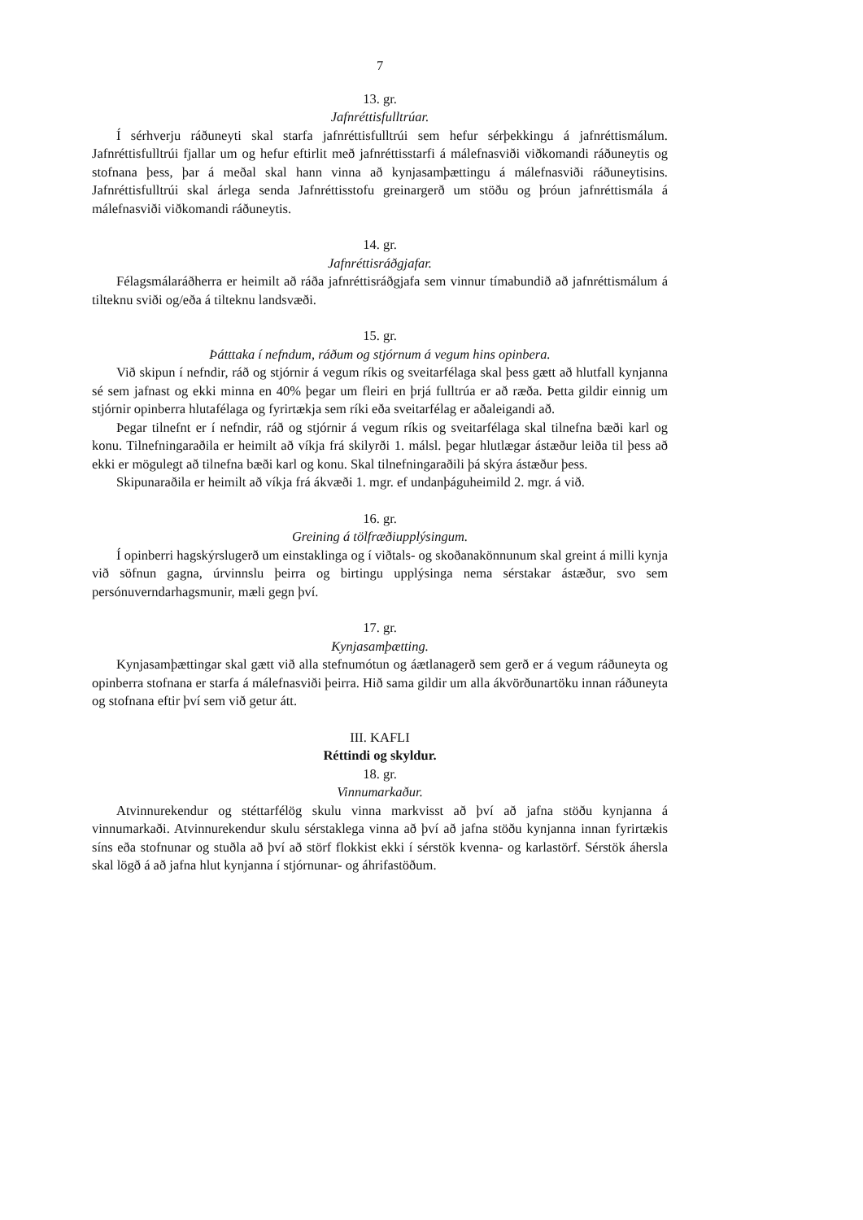7
13. gr.
Jafnréttisfulltrúar.
Í sérhverju ráðuneyti skal starfa jafnréttisfulltrúi sem hefur sérþekkingu á jafnréttismálum. Jafnréttisfulltrúi fjallar um og hefur eftirlit með jafnréttisstarfi á málefnasviði viðkomandi ráðuneytis og stofnana þess, þar á meðal skal hann vinna að kynjasamþættingu á málefnasviði ráðuneytisins. Jafnréttisfulltrúi skal árlega senda Jafnréttisstofu greinargerð um stöðu og þróun jafnréttismála á málefnasviði viðkomandi ráðuneytis.
14. gr.
Jafnréttisráðgjafar.
Félagsmálaráðherra er heimilt að ráða jafnréttisráðgjafa sem vinnur tímabundið að jafnréttismálum á tilteknu sviði og/eða á tilteknu landsvæði.
15. gr.
Þátttaka í nefndum, ráðum og stjórnum á vegum hins opinbera.
Við skipun í nefndir, ráð og stjórnir á vegum ríkis og sveitarfélaga skal þess gætt að hlutfall kynjanna sé sem jafnast og ekki minna en 40% þegar um fleiri en þrjá fulltrúa er að ræða. Þetta gildir einnig um stjórnir opinberra hlutafélaga og fyrirtækja sem ríki eða sveitarfélag er aðaleigandi að.
Þegar tilnefnt er í nefndir, ráð og stjórnir á vegum ríkis og sveitarfélaga skal tilnefna bæði karl og konu. Tilnefningaraðila er heimilt að víkja frá skilyrði 1. málsl. þegar hlutlægar ástæður leiða til þess að ekki er mögulegt að tilnefna bæði karl og konu. Skal tilnefningaraðili þá skýra ástæður þess.
Skipunaraðila er heimilt að víkja frá ákvæði 1. mgr. ef undanþáguheimild 2. mgr. á við.
16. gr.
Greining á tölfræðiupplýsingum.
Í opinberri hagskýrslugerð um einstaklinga og í viðtals- og skoðanakönnunum skal greint á milli kynja við söfnun gagna, úrvinnslu þeirra og birtingu upplýsinga nema sérstakar ástæður, svo sem persónuverndarhagsmunir, mæli gegn því.
17. gr.
Kynjasamþætting.
Kynjasamþættingar skal gætt við alla stefnumótun og áætlanagerð sem gerð er á vegum ráðuneyta og opinberra stofnana er starfa á málefnasviði þeirra. Hið sama gildir um alla ákvörðunartöku innan ráðuneyta og stofnana eftir því sem við getur átt.
III. KAFLI
Réttindi og skyldur.
18. gr.
Vinnumarkaður.
Atvinnurekendur og stéttarfélög skulu vinna markvisst að því að jafna stöðu kynjanna á vinnumarkaði. Atvinnurekendur skulu sérstaklega vinna að því að jafna stöðu kynjanna innan fyrirtækis síns eða stofnunar og stuðla að því að störf flokkist ekki í sérstök kvenna- og karlastörf. Sérstök áhersla skal lögð á að jafna hlut kynjanna í stjórnunar- og áhrifastöðum.